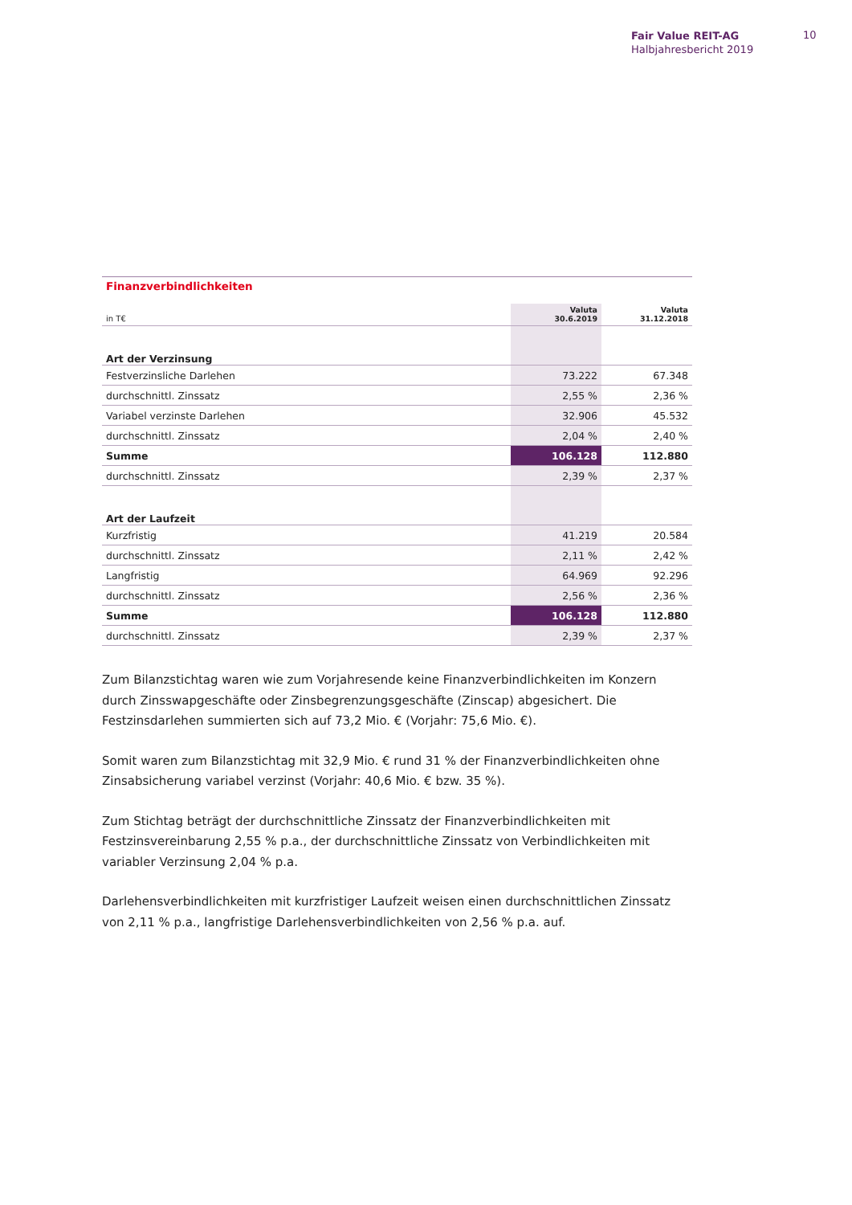Fair Value REIT-AG
Halbjahresbericht 2019
10
| Finanzverbindlichkeiten | | |
| in T€ | Valuta 30.6.2019 | Valuta 31.12.2018 |
| Art der Verzinsung | | |
| Festverzinsliche Darlehen | 73.222 | 67.348 |
| durchschnittl. Zinssatz | 2,55 % | 2,36 % |
| Variabel verzinste Darlehen | 32.906 | 45.532 |
| durchschnittl. Zinssatz | 2,04 % | 2,40 % |
| Summe | 106.128 | 112.880 |
| durchschnittl. Zinssatz | 2,39 % | 2,37 % |
| Art der Laufzeit | | |
| Kurzfristig | 41.219 | 20.584 |
| durchschnittl. Zinssatz | 2,11 % | 2,42 % |
| Langfristig | 64.969 | 92.296 |
| durchschnittl. Zinssatz | 2,56 % | 2,36 % |
| Summe | 106.128 | 112.880 |
| durchschnittl. Zinssatz | 2,39 % | 2,37 % |
Zum Bilanzstichtag waren wie zum Vorjahresende keine Finanzverbindlichkeiten im Konzern durch Zinsswapgeschäfte oder Zinsbegrenzungsgeschäfte (Zinscap) abgesichert. Die Festzinsdarlehen summierten sich auf 73,2 Mio. € (Vorjahr: 75,6 Mio. €).
Somit waren zum Bilanzstichtag mit 32,9 Mio. € rund 31 % der Finanzverbindlichkeiten ohne Zinsabsicherung variabel verzinst (Vorjahr: 40,6 Mio. € bzw. 35 %).
Zum Stichtag beträgt der durchschnittliche Zinssatz der Finanzverbindlichkeiten mit Festzinsvereinbarung 2,55 % p.a., der durchschnittliche Zinssatz von Verbindlichkeiten mit variabler Verzinsung 2,04 % p.a.
Darlehensverbindlichkeiten mit kurzfristiger Laufzeit weisen einen durchschnittlichen Zinssatz von 2,11 % p.a., langfristige Darlehensverbindlichkeiten von 2,56 % p.a. auf.